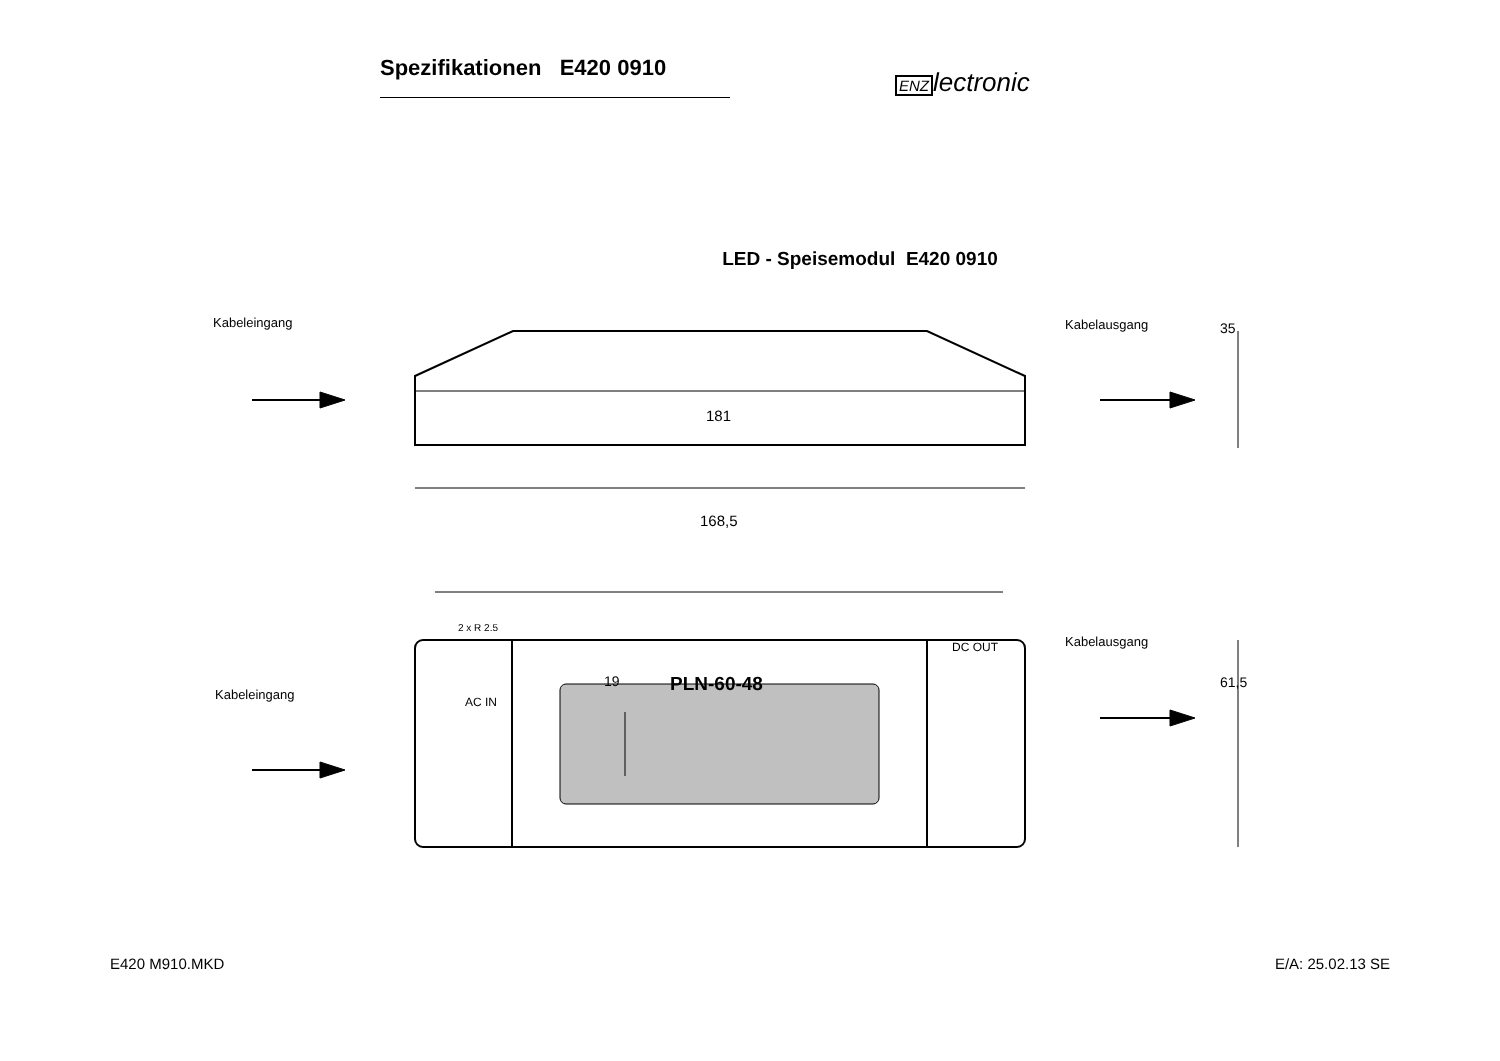Spezifikationen E420 0910
ENZlectronic
LED - Speisemodul E420 0910
Kabeleingang Kabelausgang 35
181
168,5
2 x R 2.5
Kabelausgang
DC OUT
19 PLN-60-48 61,5
Kabeleingang AC IN
E420 M910.MKD E/A: 25.02.13 SE